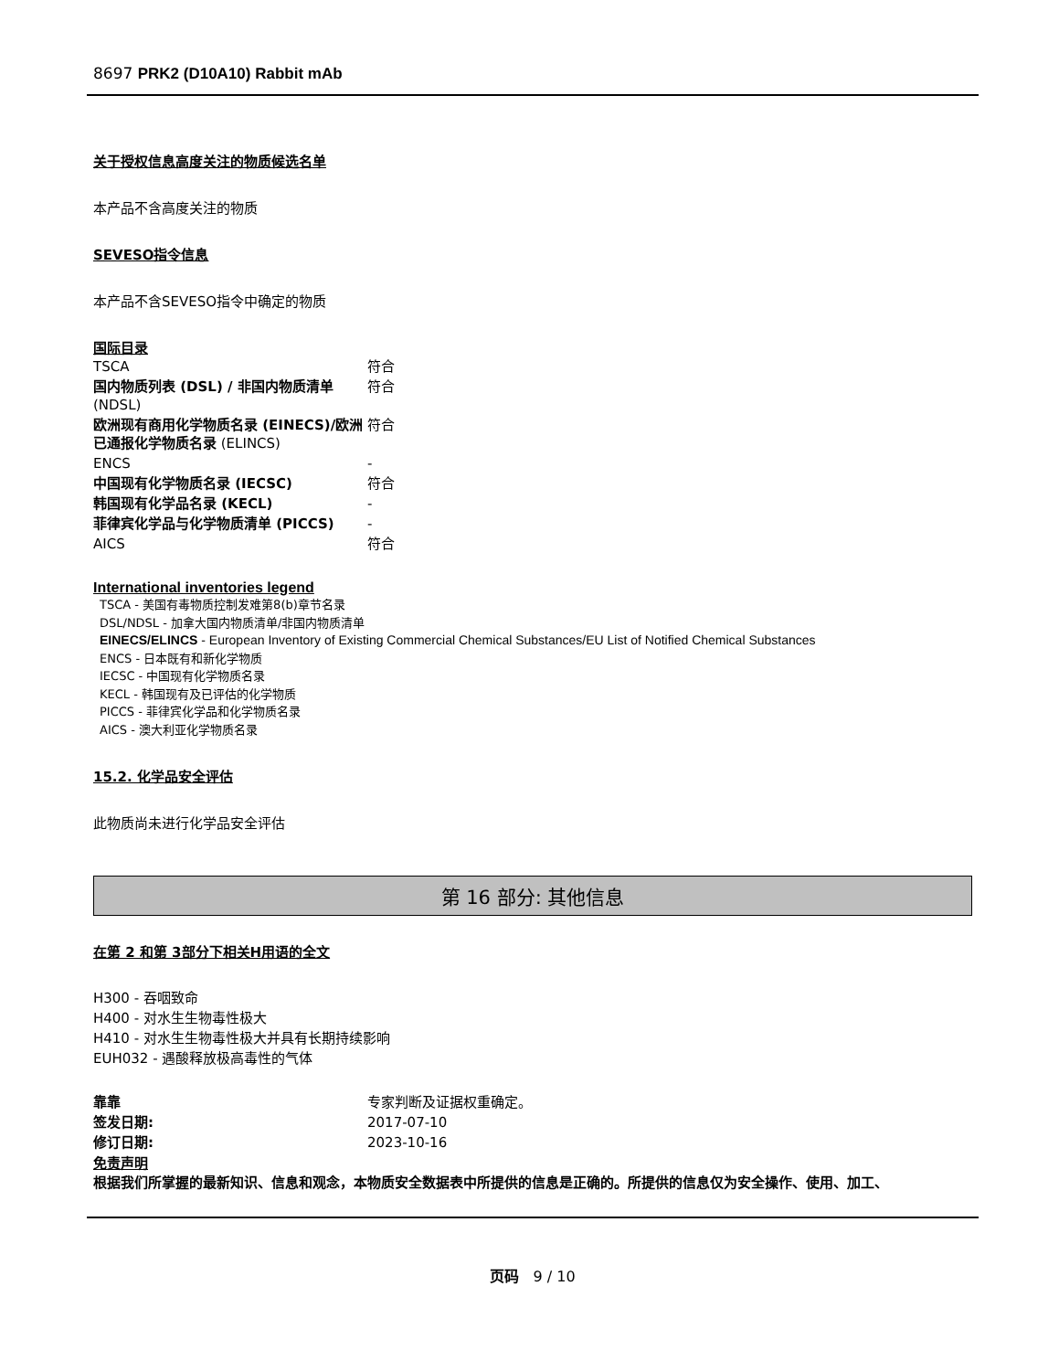8697 PRK2 (D10A10) Rabbit mAb
关于授权信息高度关注的物质候选名单
本产品不含高度关注的物质
SEVESO指令信息
本产品不含SEVESO指令中确定的物质
国际目录
| TSCA | 符合 |
| 国内物质列表 (DSL) / 非国内物质清单 (NDSL) | 符合 |
| 欧洲现有商用化学物质名录 (EINECS)/欧洲已通报化学物质名录 (ELINCS) | 符合 |
| ENCS | - |
| 中国现有化学物质名录 (IECSC) | 符合 |
| 韩国现有化学品名录 (KECL) | - |
| 菲律宾化学品与化学物质清单 (PICCS) | - |
| AICS | 符合 |
International inventories legend
TSCA - 美国有毒物质控制发难第8(b)章节名录
DSL/NDSL - 加拿大国内物质清单/非国内物质清单
EINECS/ELINCS - European Inventory of Existing Commercial Chemical Substances/EU List of Notified Chemical Substances
ENCS - 日本既有和新化学物质
IECSC - 中国现有化学物质名录
KECL - 韩国现有及已评估的化学物质
PICCS - 菲律宾化学品和化学物质名录
AICS - 澳大利亚化学物质名录
15.2. 化学品安全评估
此物质尚未进行化学品安全评估
第 16 部分: 其他信息
在第 2 和第 3部分下相关H用语的全文
H300 - 吞咽致命
H400 - 对水生生物毒性极大
H410 - 对水生生物毒性极大并具有长期持续影响
EUH032 - 遇酸释放极高毒性的气体
| 靠靠 | 专家判断及证据权重确定。 |
| 签发日期: | 2017-07-10 |
| 修订日期: | 2023-10-16 |
免责声明
根据我们所掌握的最新知识、信息和观念，本物质安全数据表中所提供的信息是正确的。所提供的信息仅为安全操作、使用、加工、
页码 9 / 10